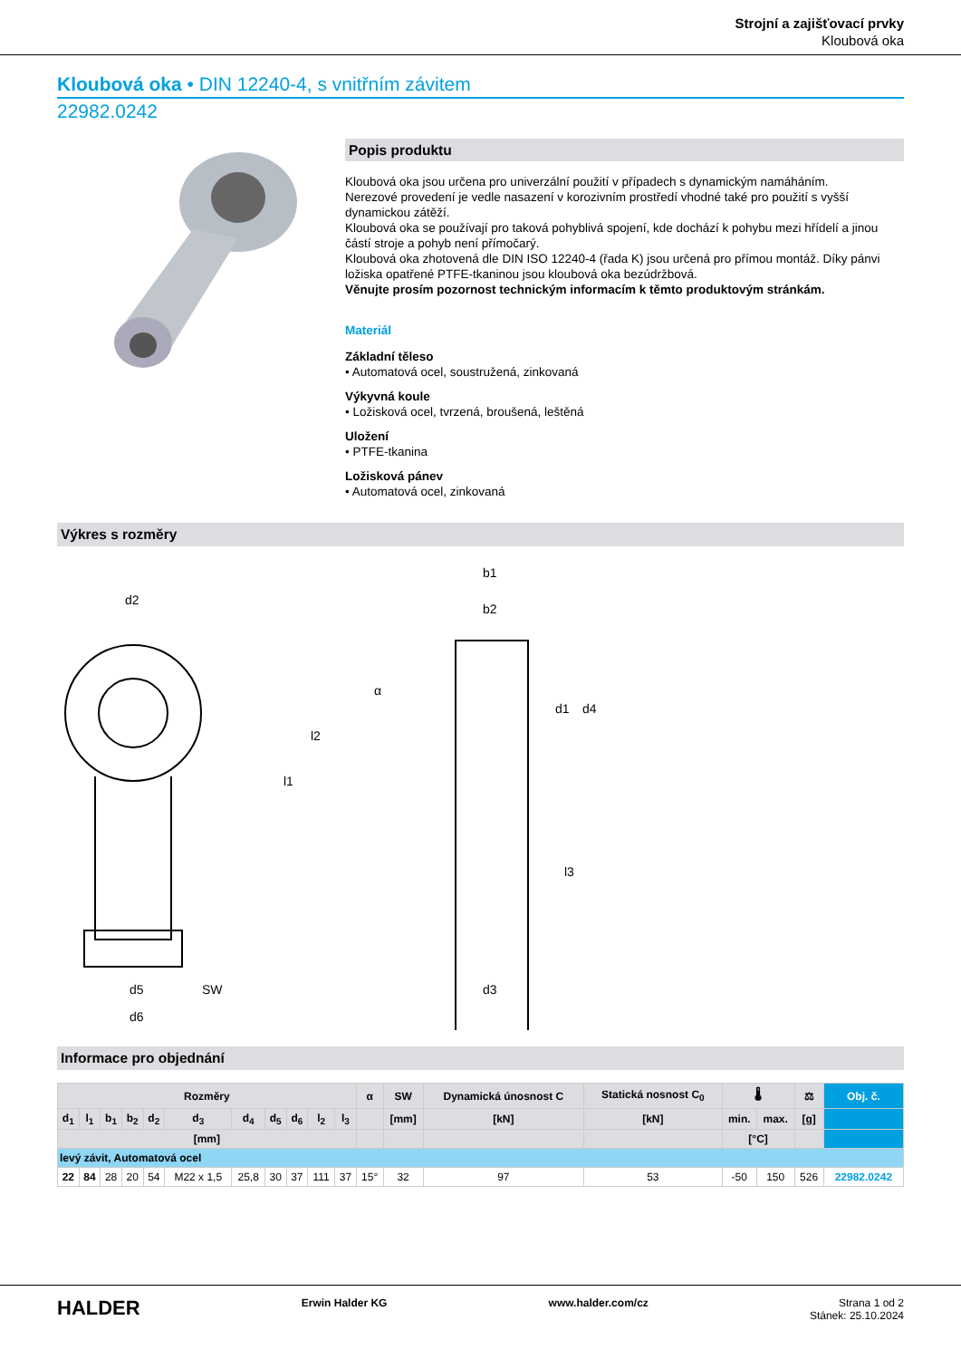Strojní a zajišťovací prvky
Kloubová oka
Kloubová oka • DIN 12240-4, s vnitřním závitem
22982.0242
Popis produktu
Kloubová oka jsou určena pro univerzální použití v případech s dynamickým namáháním.
Nerezové provedení je vedle nasazení v korozivním prostředí vhodné také pro použití s vyšší dynamickou zátěží.
Kloubová oka se používají pro taková pohyblivá spojení, kde dochází k pohybu mezi hřídelí a jinou částí stroje a pohyb není přímočarý.
Kloubová oka zhotovená dle DIN ISO 12240-4 (řada K) jsou určená pro přímou montáž. Díky pánvi ložiska opatřené PTFE-tkaninou jsou kloubová oka bezúdržbová.
Věnujte prosím pozornost technickým informacím k těmto produktovým stránkám.
Materiál
Základní těleso
• Automatová ocel, soustružená, zinkovaná
Výkyvná koule
• Ložisková ocel, tvrzená, broušená, leštěná
Uložení
• PTFE-tkanina
Ložisková pánev
• Automatová ocel, zinkovaná
Výkres s rozměry
d2
b1
b2
d5
SW
d6
d3
l1
l2
l3
d1
d4
α
Informace pro objednání
| Rozměry | | | | | | | | | | | α | SW | Dynamická únosnost C | Statická nosnost C<sub>0</sub> | 🌡 | | ⚖ | Obj. č. |
| --- | --- | --- | --- | --- | --- | --- | --- | --- | --- | --- | --- | --- | --- | --- | --- | --- | --- | --- |
| d<sub>1</sub> | l<sub>1</sub> | b<sub>1</sub> | b<sub>2</sub> | d<sub>2</sub> | d<sub>3</sub> | d<sub>4</sub> | d<sub>5</sub> | d<sub>6</sub> | l<sub>2</sub> | l<sub>3</sub> | | [mm] | [kN] | [kN] | min. | max. | [g] | |
| [mm] | | | | | | | | | | | | | | | [°C] | | | |
| levý závit, Automatová ocel | | | | | | | | | | | | | | | | | | |
| 22 | 84 | 28 | 20 | 54 | M22 x 1,5 | 25,8 | 30 | 37 | 111 | 37 | 15° | 32 | 97 | 53 | -50 | 150 | 526 | 22982.0242 |
HALDER Erwin Halder KG www.halder.com/cz Strana 1 od 2
Stánek: 25.10.2024